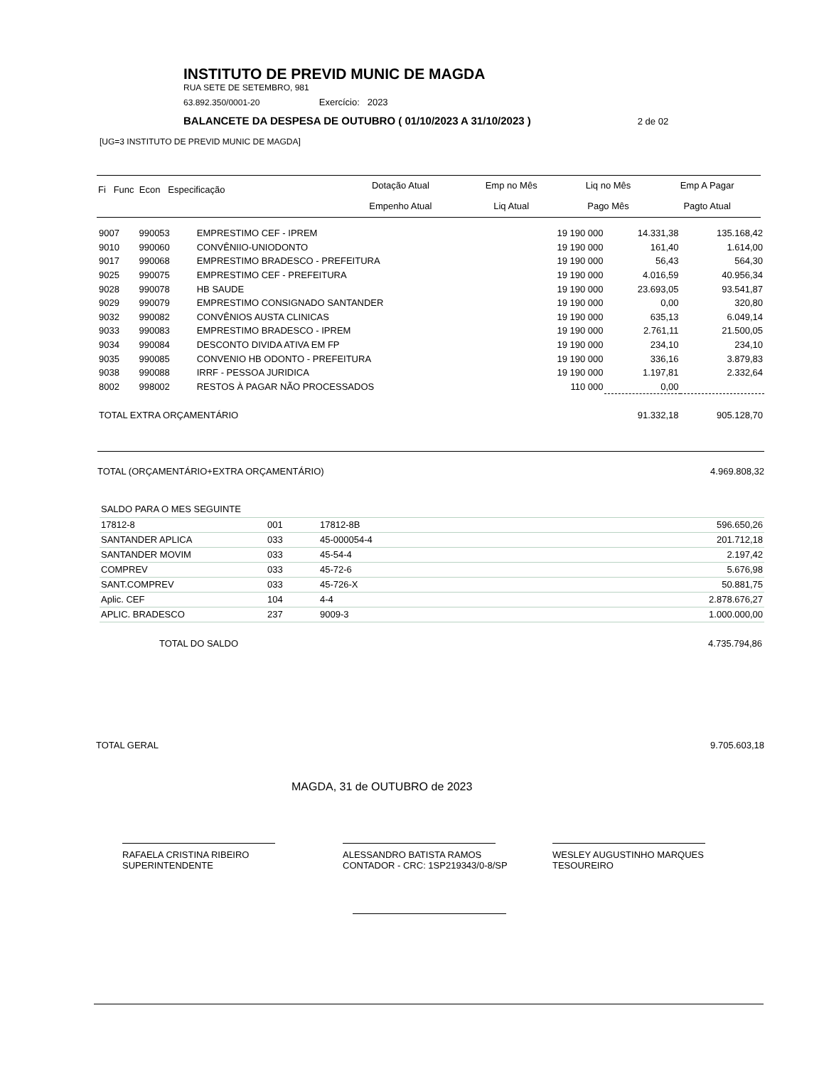INSTITUTO DE PREVID MUNIC DE MAGDA
RUA SETE DE SETEMBRO, 981
63.892.350/0001-20 Exercício: 2023
BALANCETE DA DESPESA DE OUTUBRO ( 01/10/2023 A 31/10/2023 ) 2 de 02
[UG=3 INSTITUTO DE PREVID MUNIC DE MAGDA]
| Fi Func Econ Especificação | Dotação Atual | Emp no Mês | Liq no Mês | Emp A Pagar |
| --- | --- | --- | --- | --- |
| | Empenho Atual | Liq Atual | Pago Mês | Pagto Atual |
| 9007 | 990053 | EMPRESTIMO CEF - IPREM | 19 190 000 | 14.331,38 | 135.168,42 |
| 9010 | 990060 | CONVÊNIIO-UNIODONTO | 19 190 000 | 161,40 | 1.614,00 |
| 9017 | 990068 | EMPRESTIMO BRADESCO - PREFEITURA | 19 190 000 | 56,43 | 564,30 |
| 9025 | 990075 | EMPRESTIMO CEF - PREFEITURA | 19 190 000 | 4.016,59 | 40.956,34 |
| 9028 | 990078 | HB SAUDE | 19 190 000 | 23.693,05 | 93.541,87 |
| 9029 | 990079 | EMPRESTIMO CONSIGNADO SANTANDER | 19 190 000 | 0,00 | 320,80 |
| 9032 | 990082 | CONVÊNIOS AUSTA CLINICAS | 19 190 000 | 635,13 | 6.049,14 |
| 9033 | 990083 | EMPRESTIMO BRADESCO - IPREM | 19 190 000 | 2.761,11 | 21.500,05 |
| 9034 | 990084 | DESCONTO DIVIDA ATIVA EM FP | 19 190 000 | 234,10 | 234,10 |
| 9035 | 990085 | CONVENIO HB ODONTO - PREFEITURA | 19 190 000 | 336,16 | 3.879,83 |
| 9038 | 990088 | IRRF - PESSOA JURIDICA | 19 190 000 | 1.197,81 | 2.332,64 |
| 8002 | 998002 | RESTOS À PAGAR NÃO PROCESSADOS | 110 000 | 0,00 | |
| TOTAL EXTRA ORÇAMENTÁRIO | | | | 91.332,18 | 905.128,70 |
TOTAL (ORÇAMENTÁRIO+EXTRA ORÇAMENTÁRIO) 4.969.808,32
SALDO PARA O MES SEGUINTE
| 17812-8 | 001 | 17812-8B | 596.650,26 |
| SANTANDER APLICA | 033 | 45-000054-4 | 201.712,18 |
| SANTANDER MOVIM | 033 | 45-54-4 | 2.197,42 |
| COMPREV | 033 | 45-72-6 | 5.676,98 |
| SANT.COMPREV | 033 | 45-726-X | 50.881,75 |
| Aplic. CEF | 104 | 4-4 | 2.878.676,27 |
| APLIC. BRADESCO | 237 | 9009-3 | 1.000.000,00 |
TOTAL DO SALDO 4.735.794,86
TOTAL GERAL 9.705.603,18
MAGDA, 31 de OUTUBRO de 2023
RAFAELA CRISTINA RIBEIRO
SUPERINTENDENTE
ALESSANDRO BATISTA RAMOS
CONTADOR - CRC: 1SP219343/0-8/SP
WESLEY AUGUSTINHO MARQUES
TESOUREIRO